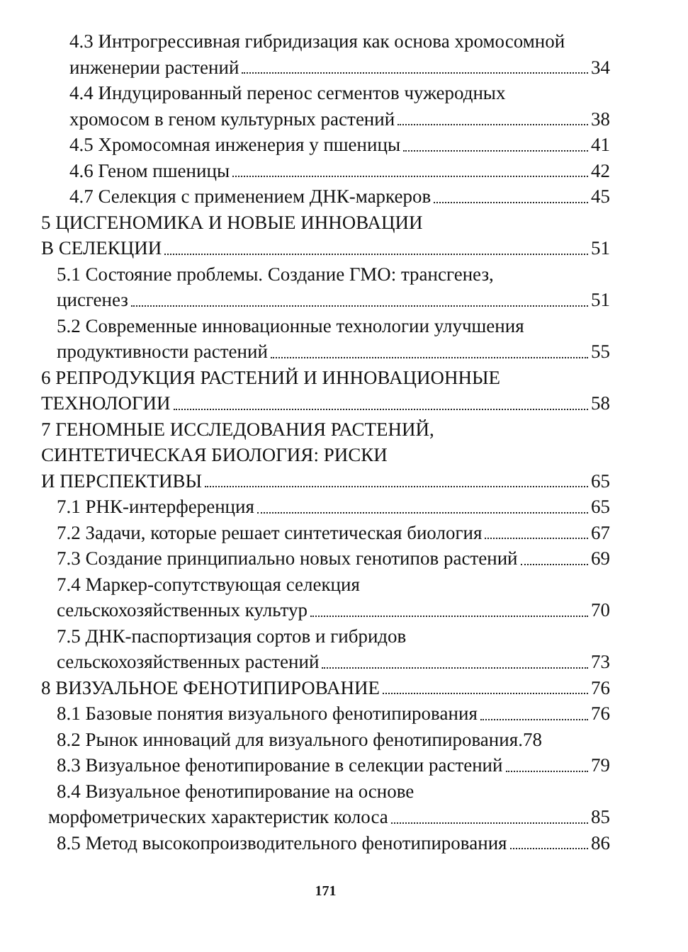4.3 Интрогрессивная гибридизация как основа хромосомной
инженерии растений 34
4.4 Индуцированный перенос сегментов чужеродных
хромосом в геном культурных растений 38
4.5 Хромосомная инженерия у пшеницы 41
4.6 Геном пшеницы 42
4.7 Селекция с применением ДНК-маркеров 45
5 ЦИСГЕНОМИКА И НОВЫЕ ИННОВАЦИИ
В СЕЛЕКЦИИ 51
5.1 Состояние проблемы. Создание ГМО: трансгенез,
цисгенез 51
5.2 Современные инновационные технологии улучшения
продуктивности растений 55
6 РЕПРОДУКЦИЯ РАСТЕНИЙ И ИННОВАЦИОННЫЕ
ТЕХНОЛОГИИ 58
7 ГЕНОМНЫЕ ИССЛЕДОВАНИЯ РАСТЕНИЙ,
СИНТЕТИЧЕСКАЯ БИОЛОГИЯ: РИСКИ
И ПЕРСПЕКТИВЫ 65
7.1 РНК-интерференция 65
7.2 Задачи, которые решает синтетическая биология 67
7.3 Создание принципиально новых генотипов растений 69
7.4 Маркер-сопутствующая селекция
сельскохозяйственных культур 70
7.5 ДНК-паспортизация сортов и гибридов
сельскохозяйственных растений 73
8 ВИЗУАЛЬНОЕ ФЕНОТИПИРОВАНИЕ 76
8.1 Базовые понятия визуального фенотипирования 76
8.2 Рынок инноваций для визуального фенотипирования. 78
8.3 Визуальное фенотипирование в селекции растений 79
8.4 Визуальное фенотипирование на основе
морфометрических характеристик колоса 85
8.5 Метод высокопроизводительного фенотипирования 86
171